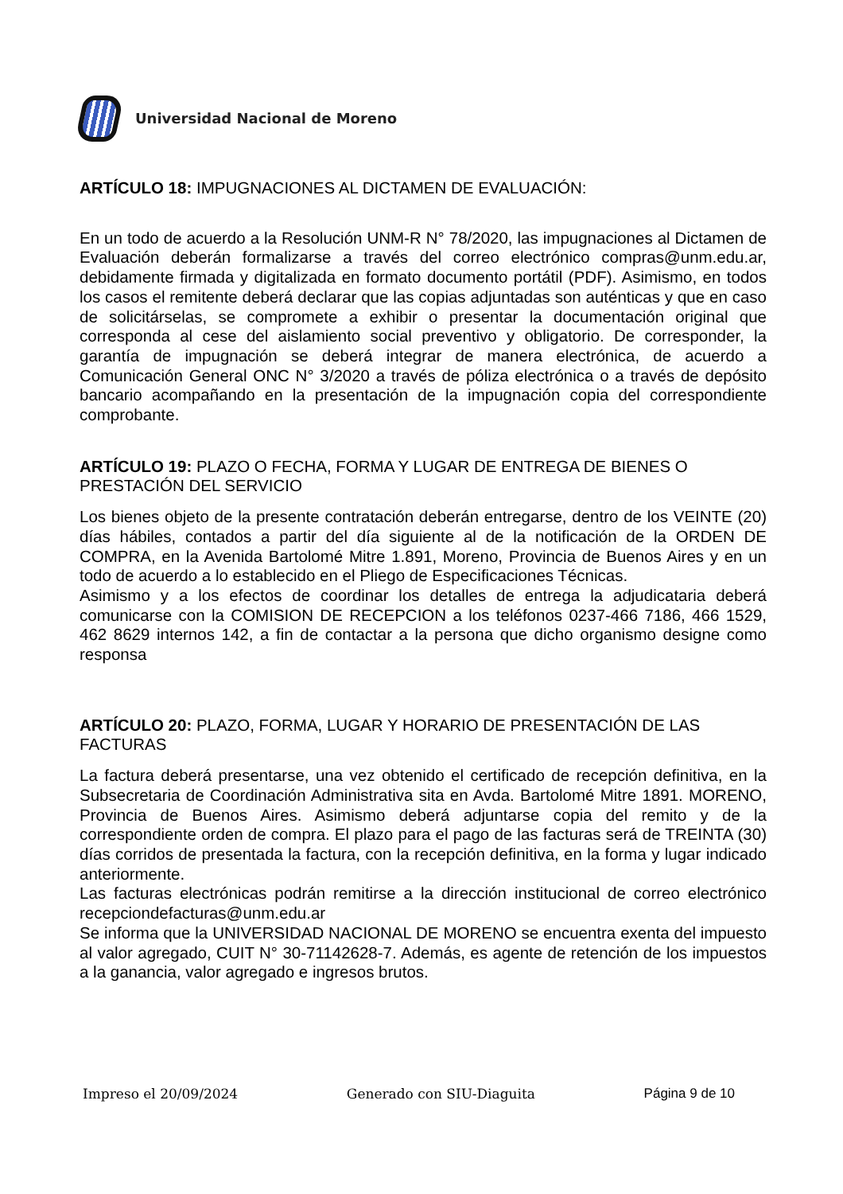Universidad Nacional de Moreno
ARTÍCULO 18: IMPUGNACIONES AL DICTAMEN DE EVALUACIÓN:
En un todo de acuerdo a la Resolución UNM-R N° 78/2020, las impugnaciones al Dictamen de Evaluación deberán formalizarse a través del correo electrónico compras@unm.edu.ar, debidamente firmada y digitalizada en formato documento portátil (PDF). Asimismo, en todos los casos el remitente deberá declarar que las copias adjuntadas son auténticas y que en caso de solicitárselas, se compromete a exhibir o presentar la documentación original que corresponda al cese del aislamiento social preventivo y obligatorio. De corresponder, la garantía de impugnación se deberá integrar de manera electrónica, de acuerdo a Comunicación General ONC N° 3/2020 a través de póliza electrónica o a través de depósito bancario acompañando en la presentación de la impugnación copia del correspondiente comprobante.
ARTÍCULO 19: PLAZO O FECHA, FORMA Y LUGAR DE ENTREGA DE BIENES O PRESTACIÓN DEL SERVICIO
Los bienes objeto de la presente contratación deberán entregarse, dentro de los VEINTE (20) días hábiles, contados a partir del día siguiente al de la notificación de la ORDEN DE COMPRA, en la Avenida Bartolomé Mitre 1.891, Moreno, Provincia de Buenos Aires y en un todo de acuerdo a lo establecido en el Pliego de Especificaciones Técnicas.
Asimismo y a los efectos de coordinar los detalles de entrega la adjudicataria deberá comunicarse con la COMISION DE RECEPCION a los teléfonos 0237-466 7186, 466 1529, 462 8629 internos 142, a fin de contactar a la persona que dicho organismo designe como responsa
ARTÍCULO 20: PLAZO, FORMA, LUGAR Y HORARIO DE PRESENTACIÓN DE LAS FACTURAS
La factura deberá presentarse, una vez obtenido el certificado de recepción definitiva, en la Subsecretaria de Coordinación Administrativa sita en Avda. Bartolomé Mitre 1891. MORENO, Provincia de Buenos Aires. Asimismo deberá adjuntarse copia del remito y de la correspondiente orden de compra. El plazo para el pago de las facturas será de TREINTA (30) días corridos de presentada la factura, con la recepción definitiva, en la forma y lugar indicado anteriormente.
Las facturas electrónicas podrán remitirse a la dirección institucional de correo electrónico recepciondefacturas@unm.edu.ar
Se informa que la UNIVERSIDAD NACIONAL DE MORENO se encuentra exenta del impuesto al valor agregado, CUIT N° 30-71142628-7. Además, es agente de retención de los impuestos a la ganancia, valor agregado e ingresos brutos.
Impreso el 20/09/2024 Generado con SIU-Diaguita Página 9 de 10